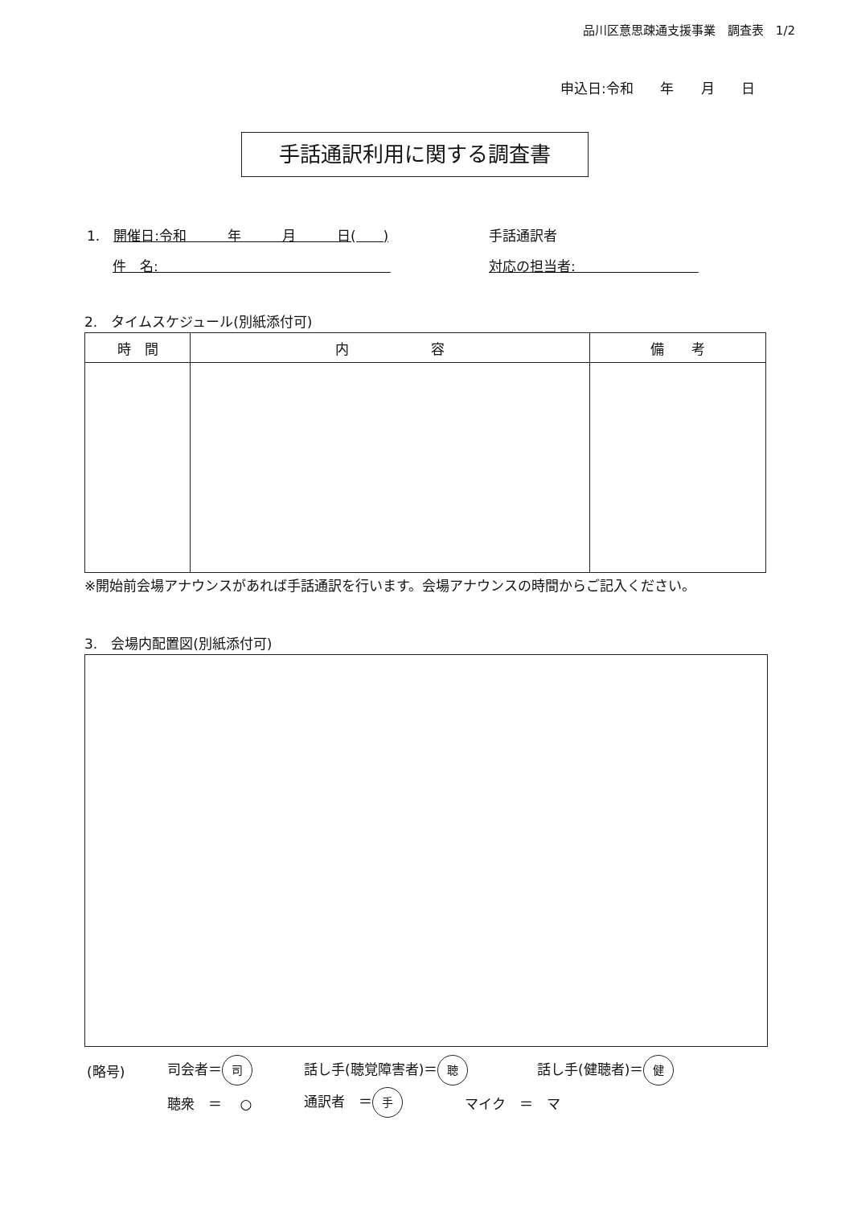品川区意思疎通支援事業　調査表　1/2
申込日:令和 年 月 日
手話通訳利用に関する調査書
1.　開催日:令和　　　年　　　月　　　日(　　) 手話通訳者
件　名:　　　　　　　　　　　　　　　　　対応の担当者:　　　　　　　　　
2.　タイムスケジュール(別紙添付可)
| 時 間 | 内 容 | 備 考 |
| --- | --- | --- |
※開始前会場アナウンスがあれば手話通訳を行います。会場アナウンスの時間からご記入ください。
3.　会場内配置図(別紙添付可)
(略号) 司会者＝ 司 話し手(聴覚障害者)＝ 聴 話し手(健聴者)＝ 健
聴衆　＝　 ○ 通訳者　＝ 手 マイク　＝　マ